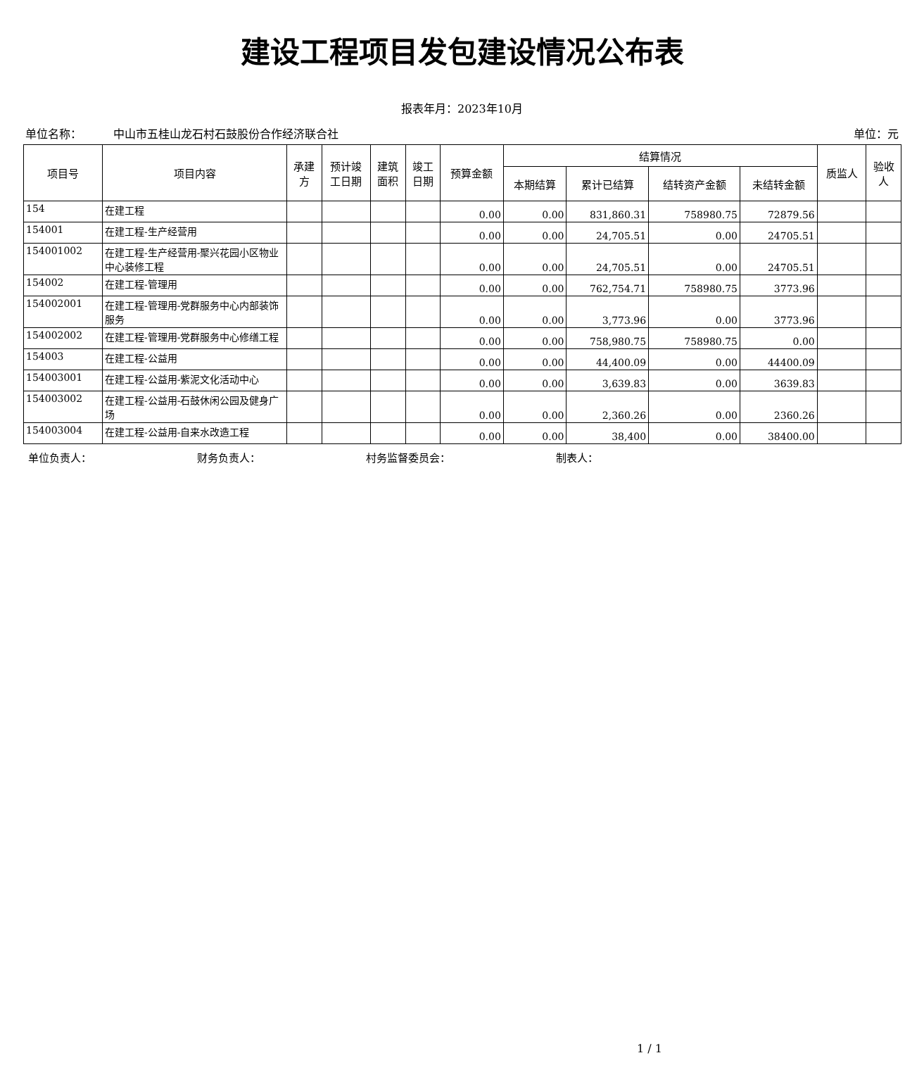建设工程项目发包建设情况公布表
报表年月：2023年10月
单位名称： 中山市五桂山龙石村石鼓股份合作经济联合社 单位：元
| 项目号 | 项目内容 | 承建 方 | 预计竣 工日期 | 建筑 面积 | 竣工 日期 | 预算金额 | 结算情况 | | | | 质监人 | 验收 人 |
| --- | --- | --- | --- | --- | --- | --- | --- | --- | --- | --- | --- | --- |
| | | | | | | | 本期结算 | 累计已结算 | 结转资产金额 | 未结转金额 | | |
| 154 | 在建工程 | | | | | 0.00 | 0.00 | 831,860.31 | 758980.75 | 72879.56 | | |
| 154001 | 在建工程-生产经营用 | | | | | 0.00 | 0.00 | 24,705.51 | 0.00 | 24705.51 | | |
| 154001002 | 在建工程-生产经营用-聚兴花园小区物业中心装修工程 | | | | | 0.00 | 0.00 | 24,705.51 | 0.00 | 24705.51 | | |
| 154002 | 在建工程-管理用 | | | | | 0.00 | 0.00 | 762,754.71 | 758980.75 | 3773.96 | | |
| 154002001 | 在建工程-管理用-党群服务中心内部装饰服务 | | | | | 0.00 | 0.00 | 3,773.96 | 0.00 | 3773.96 | | |
| 154002002 | 在建工程-管理用-党群服务中心修缮工程 | | | | | 0.00 | 0.00 | 758,980.75 | 758980.75 | 0.00 | | |
| 154003 | 在建工程-公益用 | | | | | 0.00 | 0.00 | 44,400.09 | 0.00 | 44400.09 | | |
| 154003001 | 在建工程-公益用-紫泥文化活动中心 | | | | | 0.00 | 0.00 | 3,639.83 | 0.00 | 3639.83 | | |
| 154003002 | 在建工程-公益用-石鼓休闲公园及健身广场 | | | | | 0.00 | 0.00 | 2,360.26 | 0.00 | 2360.26 | | |
| 154003004 | 在建工程-公益用-自来水改造工程 | | | | | 0.00 | 0.00 | 38,400 | 0.00 | 38400.00 | | |
单位负责人： 财务负责人： 村务监督委员会： 制表人：
1 / 1